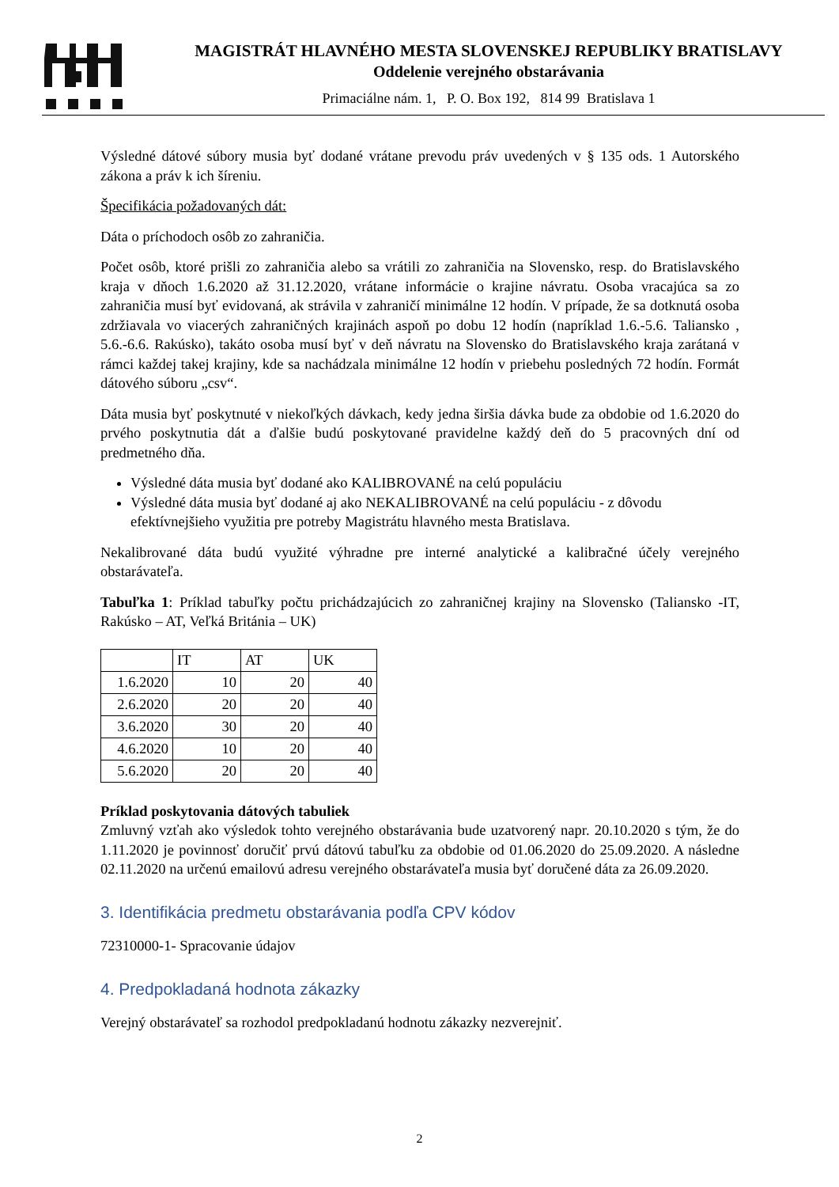MAGISTRÁT HLAVNÉHO MESTA SLOVENSKEJ REPUBLIKY BRATISLAVY
Oddelenie verejného obstarávania
Primaciálne nám. 1, P. O. Box 192, 814 99 Bratislava 1
Výsledné dátové súbory musia byť dodané vrátane prevodu práv uvedených v § 135 ods. 1 Autorského zákona a práv k ich šíreniu.
Špecifikácia požadovaných dát:
Dáta o príchodoch osôb zo zahraničia.
Počet osôb, ktoré prišli zo zahraničia alebo sa vrátili zo zahraničia na Slovensko, resp. do Bratislavského kraja v dňoch 1.6.2020 až 31.12.2020, vrátane informácie o krajine návratu. Osoba vracajúca sa zo zahraničia musí byť evidovaná, ak strávila v zahraničí minimálne 12 hodín. V prípade, že sa dotknutá osoba zdržiavala vo viacerých zahraničných krajinách aspoň po dobu 12 hodín (napríklad 1.6.-5.6. Taliansko , 5.6.-6.6. Rakúsko), takáto osoba musí byť v deň návratu na Slovensko do Bratislavského kraja zarátaná v rámci každej takej krajiny, kde sa nachádzala minimálne 12 hodín v priebehu posledných 72 hodín. Formát dátového súboru „csv“.
Dáta musia byť poskytnuté v niekoľkých dávkach, kedy jedna širšia dávka bude za obdobie od 1.6.2020 do prvého poskytnutia dát a ďalšie budú poskytované pravidelne každý deň do 5 pracovných dní od predmetného dňa.
Výsledné dáta musia byť dodané ako KALIBROVANÉ na celú populáciu
Výsledné dáta musia byť dodané aj ako NEKALIBROVANÉ na celú populáciu - z dôvodu efektívnejšieho využitia pre potreby Magistrátu hlavného mesta Bratislava.
Nekalibrované dáta budú využité výhradne pre interné analytické a kalibračné účely verejného obstarávateľa.
Tabuľka 1: Príklad tabuľky počtu prichádzajúcich zo zahraničnej krajiny na Slovensko (Taliansko -IT, Rakúsko – AT, Veľká Británia – UK)
| | IT | AT | UK |
| --- | --- | --- | --- |
| 1.6.2020 | 10 | 20 | 40 |
| 2.6.2020 | 20 | 20 | 40 |
| 3.6.2020 | 30 | 20 | 40 |
| 4.6.2020 | 10 | 20 | 40 |
| 5.6.2020 | 20 | 20 | 40 |
Príklad poskytovania dátových tabuliek
Zmluvný vzťah ako výsledok tohto verejného obstarávania bude uzatvorený napr. 20.10.2020 s tým, že do 1.11.2020 je povinnosť doručiť prvú dátovú tabuľku za obdobie od 01.06.2020 do 25.09.2020. A následne 02.11.2020 na určenú emailovú adresu verejného obstarávateľa musia byť doručené dáta za 26.09.2020.
3. Identifikácia predmetu obstarávania podľa CPV kódov
72310000-1- Spracovanie údajov
4. Predpokladaná hodnota zákazky
Verejný obstarávateľ sa rozhodol predpokladanú hodnotu zákazky nezverejniť.
2